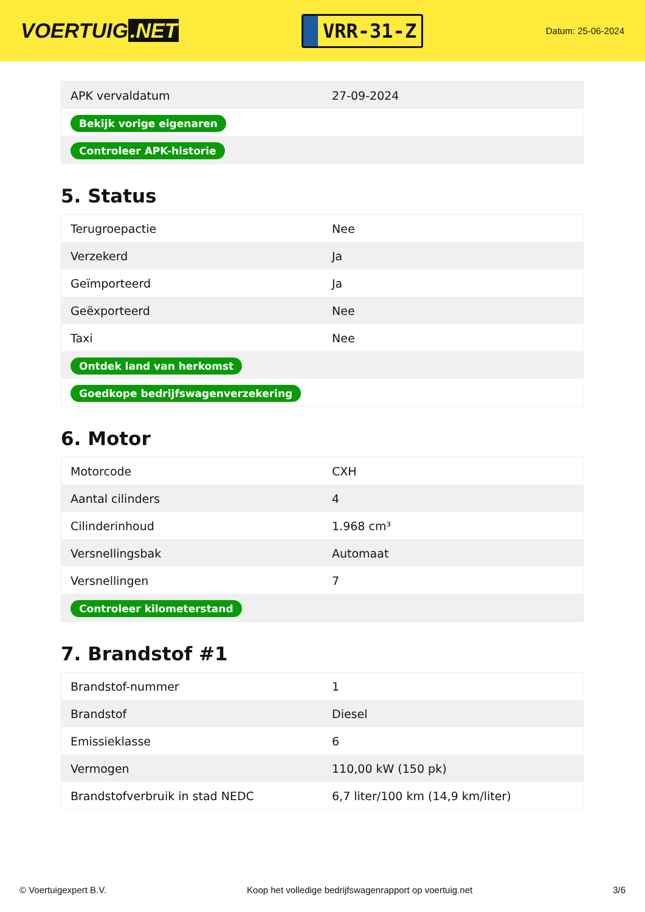VOERTUIG.NET
VRR-31-Z
Datum: 25-06-2024
| APK vervaldatum | 27-09-2024 |
| Bekijk vorige eigenaren | |
| Controleer APK-historie | |
5. Status
| Terugroepactie | Nee |
| Verzekerd | Ja |
| Geïmporteerd | Ja |
| Geëxporteerd | Nee |
| Taxi | Nee |
| Ontdek land van herkomst | |
| Goedkope bedrijfswagenverzekering | |
6. Motor
| Motorcode | CXH |
| Aantal cilinders | 4 |
| Cilinderinhoud | 1.968 cm³ |
| Versnellingsbak | Automaat |
| Versnellingen | 7 |
| Controleer kilometerstand | |
7. Brandstof #1
| Brandstof-nummer | 1 |
| Brandstof | Diesel |
| Emissieklasse | 6 |
| Vermogen | 110,00 kW (150 pk) |
| Brandstofverbruik in stad NEDC | 6,7 liter/100 km (14,9 km/liter) |
© Voertuigexpert B.V. Koop het volledige bedrijfswagenrapport op voertuig.net 3/6